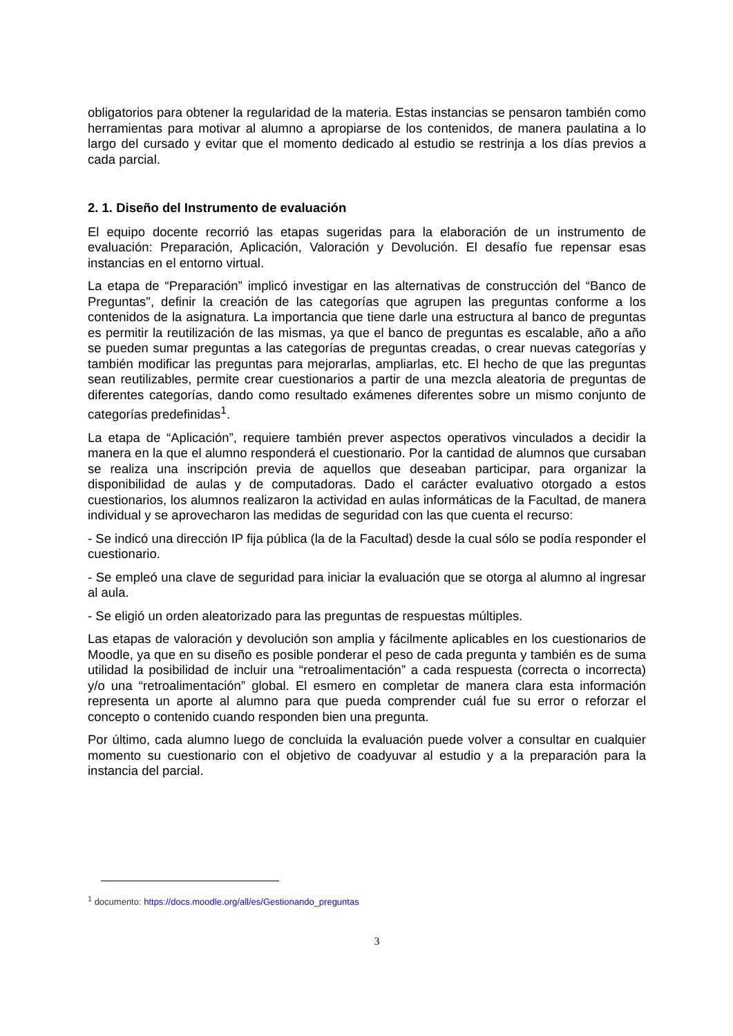obligatorios para obtener la regularidad de la materia. Estas instancias se pensaron también como herramientas para motivar al alumno a apropiarse de los contenidos, de manera paulatina a lo largo del cursado y evitar que el momento dedicado al estudio se restrinja a los días previos a cada parcial.
2. 1. Diseño del Instrumento de evaluación
El equipo docente recorrió las etapas sugeridas para la elaboración de un instrumento de evaluación: Preparación, Aplicación, Valoración y Devolución. El desafío fue repensar esas instancias en el entorno virtual.
La etapa de “Preparación” implicó investigar en las alternativas de construcción del “Banco de Preguntas", definir la creación de las categorías que agrupen las preguntas conforme a los contenidos de la asignatura. La importancia que tiene darle una estructura al banco de preguntas es permitir la reutilización de las mismas, ya que el banco de preguntas es escalable, año a año se pueden sumar preguntas a las categorías de preguntas creadas, o crear nuevas categorías y también modificar las preguntas para mejorarlas, ampliarlas, etc. El hecho de que las preguntas sean reutilizables, permite crear cuestionarios a partir de una mezcla aleatoria de preguntas de diferentes categorías, dando como resultado exámenes diferentes sobre un mismo conjunto de categorías predefinidas<sup>1</sup>.
La etapa de “Aplicación”, requiere también prever aspectos operativos vinculados a decidir la manera en la que el alumno responderá el cuestionario. Por la cantidad de alumnos que cursaban se realiza una inscripción previa de aquellos que deseaban participar, para organizar la disponibilidad de aulas y de computadoras. Dado el carácter evaluativo otorgado a estos cuestionarios, los alumnos realizaron la actividad en aulas informáticas de la Facultad, de manera individual y se aprovecharon las medidas de seguridad con las que cuenta el recurso:
- Se indicó una dirección IP fija pública (la de la Facultad) desde la cual sólo se podía responder el cuestionario.
- Se empleó una clave de seguridad para iniciar la evaluación que se otorga al alumno al ingresar al aula.
- Se eligió un orden aleatorizado para las preguntas de respuestas múltiples.
Las etapas de valoración y devolución son amplia y fácilmente aplicables en los cuestionarios de Moodle, ya que en su diseño es posible ponderar el peso de cada pregunta y también es de suma utilidad la posibilidad de incluir una “retroalimentación” a cada respuesta (correcta o incorrecta) y/o una “retroalimentación” global. El esmero en completar de manera clara esta información representa un aporte al alumno para que pueda comprender cuál fue su error o reforzar el concepto o contenido cuando responden bien una pregunta.
Por último, cada alumno luego de concluida la evaluación puede volver a consultar en cualquier momento su cuestionario con el objetivo de coadyuvar al estudio y a la preparación para la instancia del parcial.
<sup>1</sup> documento: https://docs.moodle.org/all/es/Gestionando_preguntas
3